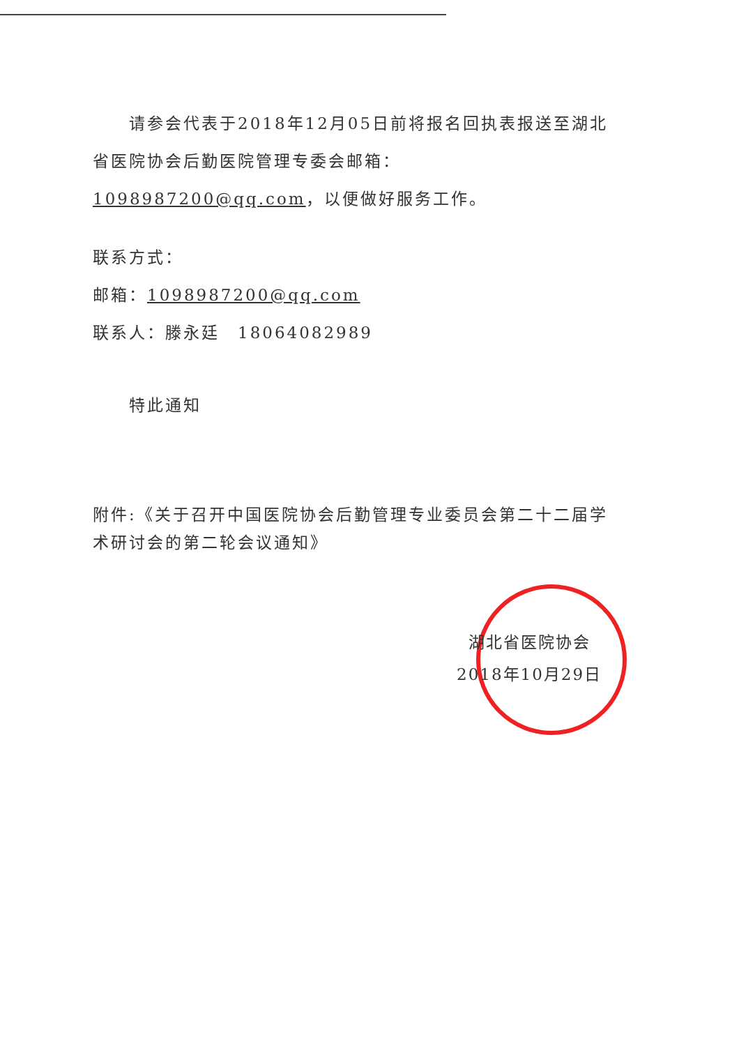请参会代表于2018年12月05日前将报名回执表报送至湖北省医院协会后勤医院管理专委会邮箱：1098987200@qq.com，以便做好服务工作。
联系方式：
邮箱：1098987200@qq.com
联系人：滕永廷　18064082989
特此通知
附件:《关于召开中国医院协会后勤管理专业委员会第二十二届学术研讨会的第二轮会议通知》
湖北省医院协会
2018年10月29日